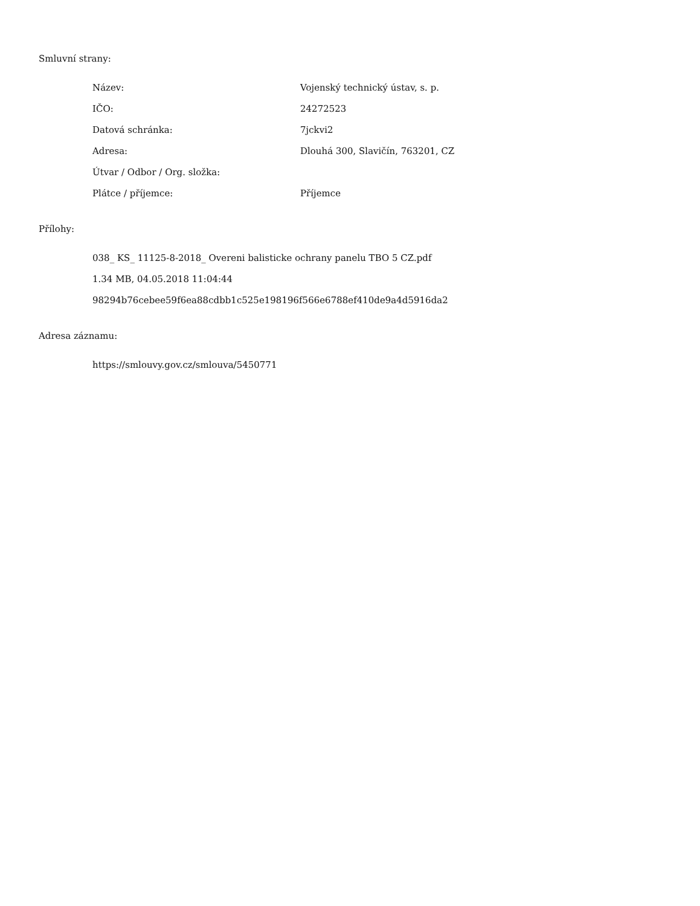Smluvní strany:
| Název: | Vojenský technický ústav, s. p. |
| IČO: | 24272523 |
| Datová schránka: | 7jckvi2 |
| Adresa: | Dlouhá 300, Slavičín, 763201, CZ |
| Útvar / Odbor / Org. složka: | |
| Plátce / příjemce: | Příjemce |
Přílohy:
038_ KS_ 11125-8-2018_ Overeni balisticke ochrany panelu TBO 5 CZ.pdf
1.34 MB, 04.05.2018 11:04:44
98294b76cebee59f6ea88cdbb1c525e198196f566e6788ef410de9a4d5916da2
Adresa záznamu:
https://smlouvy.gov.cz/smlouva/5450771